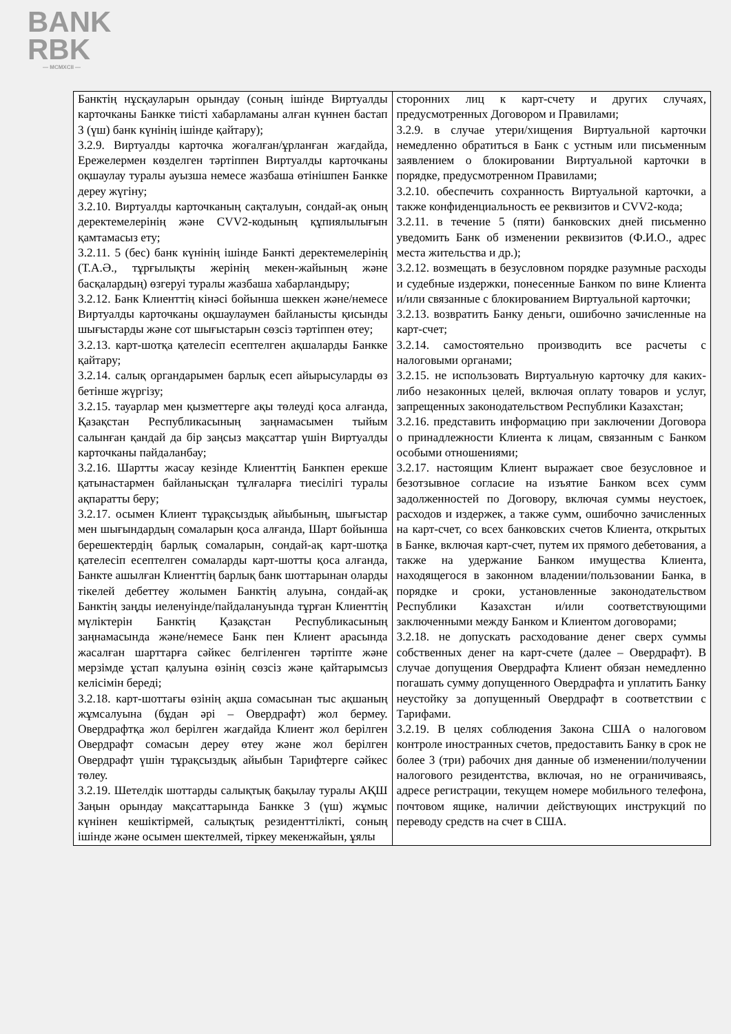BANK
RBK
— MCMXCII —
| Банктің нұсқауларын орындау (соның ішінде Виртуалды карточканы Банкке тиісті хабарламаны алған күннен бастап 3 (үш) банк күнінің ішінде қайтару); 3.2.9. Виртуалды карточка жоғалған/ұрланған жағдайда, Ережелермен көзделген тәртіппен Виртуалды карточканы оқшаулау туралы ауызша немесе жазбаша өтінішпен Банкке дереу жүгіну; 3.2.10. Виртуалды карточканың сақталуын, сондай-ақ оның деректемелерінің және CVV2-кодының құпиялылығын қамтамасыз ету; 3.2.11. 5 (бес) банк күнінің ішінде Банкті деректемелерінің (Т.А.Ә., тұрғылықты жерінің мекен-жайының және басқалардың) өзгеруі туралы жазбаша хабарландыру; 3.2.12. Банк Клиенттің кінәсі бойынша шеккен және/немесе Виртуалды карточканы оқшаулаумен байланысты қисынды шығыстарды және сот шығыстарын сөзсіз тәртіппен өтеу; 3.2.13. карт-шотқа қателесіп есептелген ақшаларды Банкке қайтару; 3.2.14. салық органдарымен барлық есеп айырысуларды өз бетінше жүргізу; 3.2.15. тауарлар мен қызметтерге ақы төлеуді қоса алғанда, Қазақстан Республикасының заңнамасымен тыйым салынған қандай да бір заңсыз мақсаттар үшін Виртуалды карточканы пайдаланбау; 3.2.16. Шартты жасау кезінде Клиенттің Банкпен ерекше қатынастармен байланысқан тұлғаларға тиесілігі туралы ақпаратты беру; 3.2.17. осымен Клиент тұрақсыздық айыбының, шығыстар мен шығындардың сомаларын қоса алғанда, Шарт бойынша берешектердің барлық сомаларын, сондай-ақ карт-шотқа қателесіп есептелген сомаларды карт-шотты қоса алғанда, Банкте ашылған Клиенттің барлық банк шоттарынан оларды тікелей дебеттеу жолымен Банктің алуына, сондай-ақ Банктің заңды иеленуінде/пайдалануында тұрған Клиенттің мүліктерін Банктің Қазақстан Республикасының заңнамасында және/немесе Банк пен Клиент арасында жасалған шарттарға сәйкес белгіленген тәртіпте және мерзімде ұстап қалуына өзінің сөзсіз және қайтарымсыз келісімін береді; 3.2.18. карт-шоттағы өзінің ақша сомасынан тыс ақшаның жұмсалуына (бұдан әрі – Овердрафт) жол бермеу. Овердрафтқа жол берілген жағдайда Клиент жол берілген Овердрафт сомасын дереу өтеу және жол берілген Овердрафт үшін тұрақсыздық айыбын Тарифтерге сәйкес төлеу. 3.2.19. Шетелдік шоттарды салықтық бақылау туралы АҚШ Заңын орындау мақсаттарында Банкке 3 (үш) жұмыс күнінен кешіктірмей, салықтық резиденттілікті, соның ішінде және осымен шектелмей, тіркеу мекенжайын, ұялы | сторонних лиц к карт-счету и других случаях, предусмотренных Договором и Правилами; 3.2.9. в случае утери/хищения Виртуальной карточки немедленно обратиться в Банк с устным или письменным заявлением о блокировании Виртуальной карточки в порядке, предусмотренном Правилами; 3.2.10. обеспечить сохранность Виртуальной карточки, а также конфиденциальность ее реквизитов и CVV2-кода; 3.2.11. в течение 5 (пяти) банковских дней письменно уведомить Банк об изменении реквизитов (Ф.И.О., адрес места жительства и др.); 3.2.12. возмещать в безусловном порядке разумные расходы и судебные издержки, понесенные Банком по вине Клиента и/или связанные с блокированием Виртуальной карточки; 3.2.13. возвратить Банку деньги, ошибочно зачисленные на карт-счет; 3.2.14. самостоятельно производить все расчеты с налоговыми органами; 3.2.15. не использовать Виртуальную карточку для каких-либо незаконных целей, включая оплату товаров и услуг, запрещенных законодательством Республики Казахстан; 3.2.16. представить информацию при заключении Договора о принадлежности Клиента к лицам, связанным с Банком особыми отношениями; 3.2.17. настоящим Клиент выражает свое безусловное и безотзывное согласие на изъятие Банком всех сумм задолженностей по Договору, включая суммы неустоек, расходов и издержек, а также сумм, ошибочно зачисленных на карт-счет, со всех банковских счетов Клиента, открытых в Банке, включая карт-счет, путем их прямого дебетования, а также на удержание Банком имущества Клиента, находящегося в законном владении/пользовании Банка, в порядке и сроки, установленные законодательством Республики Казахстан и/или соответствующими заключенными между Банком и Клиентом договорами; 3.2.18. не допускать расходование денег сверх суммы собственных денег на карт-счете (далее – Овердрафт). В случае допущения Овердрафта Клиент обязан немедленно погашать сумму допущенного Овердрафта и уплатить Банку неустойку за допущенный Овердрафт в соответствии с Тарифами. 3.2.19. В целях соблюдения Закона США о налоговом контроле иностранных счетов, предоставить Банку в срок не более 3 (три) рабочих дня данные об изменении/получении налогового резидентства, включая, но не ограничиваясь, адресе регистрации, текущем номере мобильного телефона, почтовом ящике, наличии действующих инструкций по переводу средств на счет в США. |